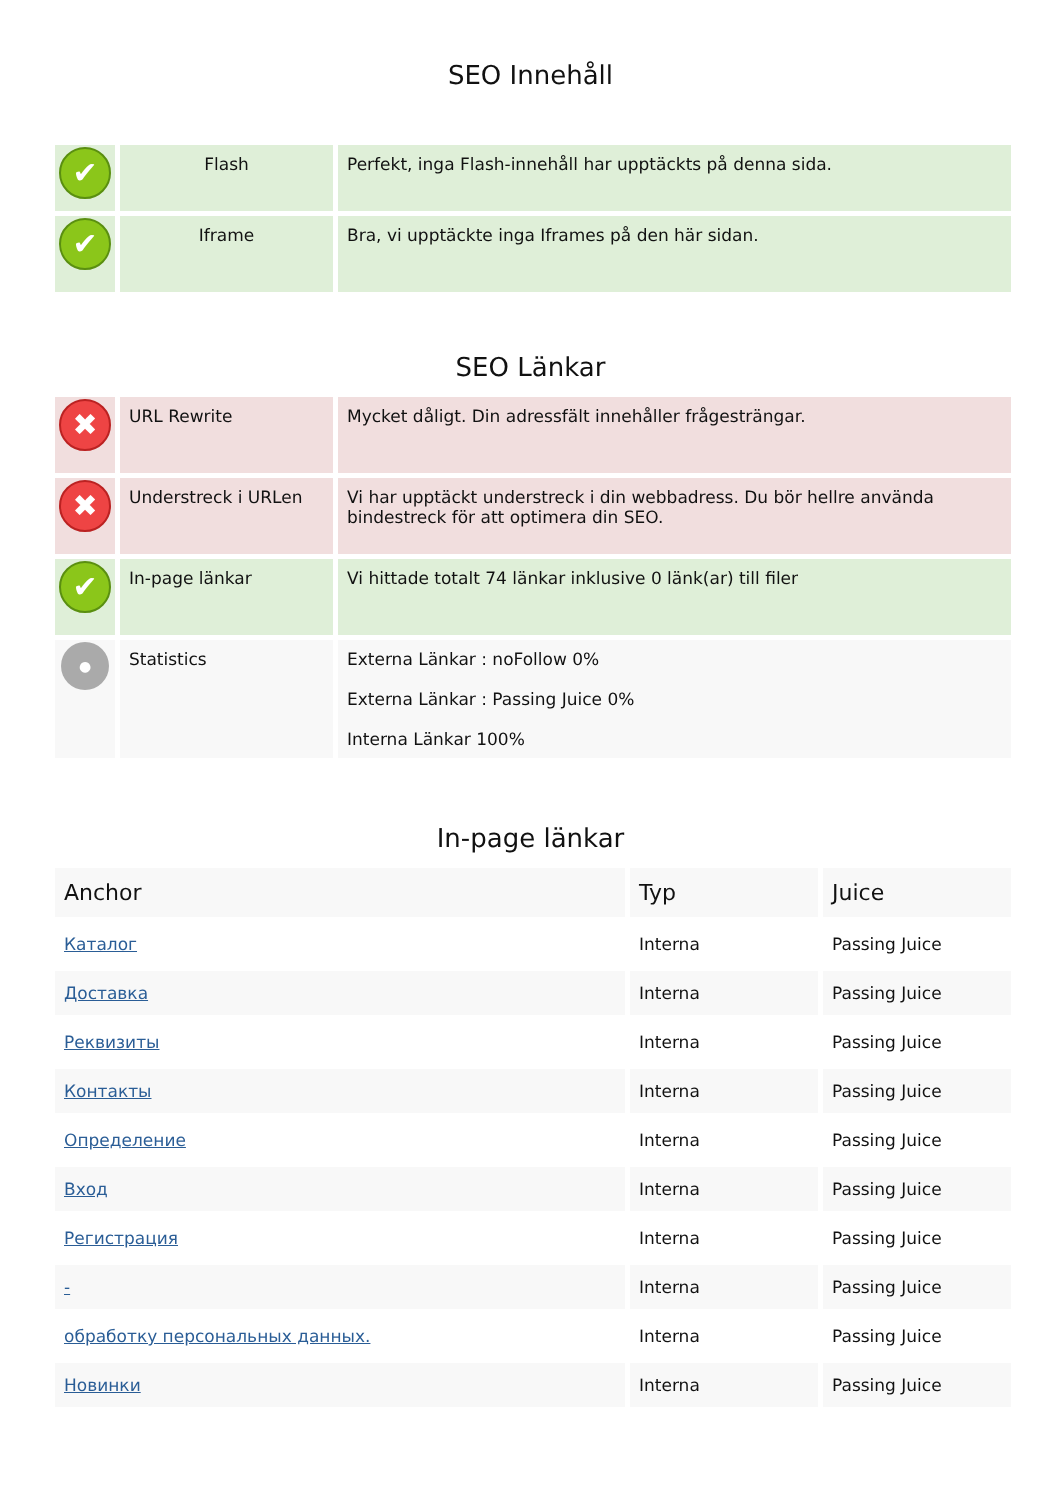SEO Innehåll
| ✔ | Flash | Perfekt, inga Flash-innehåll har upptäckts på denna sida. |
| ✔ | Iframe | Bra, vi upptäckte inga Iframes på den här sidan. |
SEO Länkar
| ✖ | URL Rewrite | Mycket dåligt. Din adressfält innehåller frågesträngar. |
| ✖ | Understreck i URLen | Vi har upptäckt understreck i din webbadress. Du bör hellre använda bindestreck för att optimera din SEO. |
| ✔ | In-page länkar | Vi hittade totalt 74 länkar inklusive 0 länk(ar) till filer |
| ● | Statistics | Externa Länkar : noFollow 0% Externa Länkar : Passing Juice 0% Interna Länkar 100% |
In-page länkar
| Anchor | Typ | Juice |
| --- | --- | --- |
| Каталог | Interna | Passing Juice |
| Доставка | Interna | Passing Juice |
| Реквизиты | Interna | Passing Juice |
| Контакты | Interna | Passing Juice |
| Определение | Interna | Passing Juice |
| Вход | Interna | Passing Juice |
| Регистрация | Interna | Passing Juice |
| - | Interna | Passing Juice |
| обработку персональных данных. | Interna | Passing Juice |
| Новинки | Interna | Passing Juice |